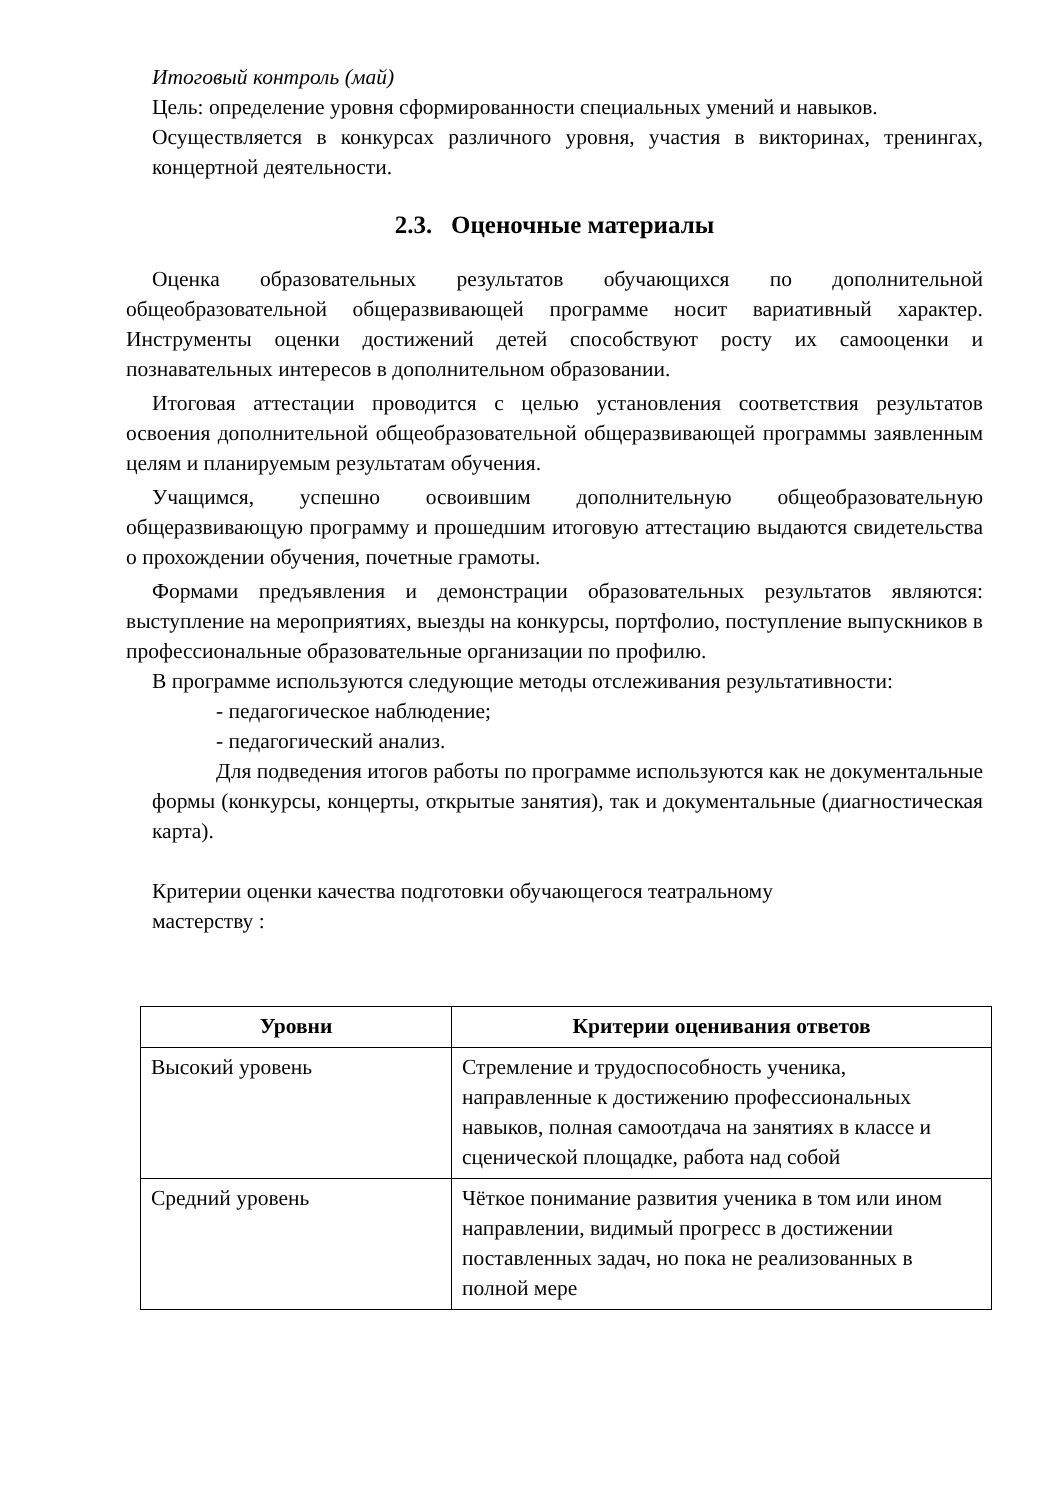Итоговый контроль (май)
Цель: определение уровня сформированности специальных умений и навыков.
Осуществляется в конкурсах различного уровня, участия в викторинах, тренингах, концертной деятельности.
2.3. Оценочные материалы
Оценка образовательных результатов обучающихся по дополнительной общеобразовательной общеразвивающей программе носит вариативный характер. Инструменты оценки достижений детей способствуют росту их самооценки и познавательных интересов в дополнительном образовании.
Итоговая аттестации проводится с целью установления соответствия результатов освоения дополнительной общеобразовательной общеразвивающей программы заявленным целям и планируемым результатам обучения.
Учащимся, успешно освоившим дополнительную общеобразовательную общеразвивающую программу и прошедшим итоговую аттестацию выдаются свидетельства о прохождении обучения, почетные грамоты.
Формами предъявления и демонстрации образовательных результатов являются: выступление на мероприятиях, выезды на конкурсы, портфолио, поступление выпускников в профессиональные образовательные организации по профилю.
В программе используются следующие методы отслеживания результативности:
- педагогическое наблюдение;
- педагогический анализ.
Для подведения итогов работы по программе используются как не документальные формы (конкурсы, концерты, открытые занятия), так и документальные (диагностическая карта).
Критерии оценки качества подготовки обучающегося театральному
мастерству :
| Уровни | Критерии оценивания ответов |
| --- | --- |
| Высокий уровень | Стремление и трудоспособность ученика, направленные к достижению профессиональных навыков, полная самоотдача на занятиях в классе и сценической площадке, работа над собой |
| Средний уровень | Чёткое понимание развития ученика в том или ином направлении, видимый прогресс в достижении поставленных задач, но пока не реализованных в полной мере |